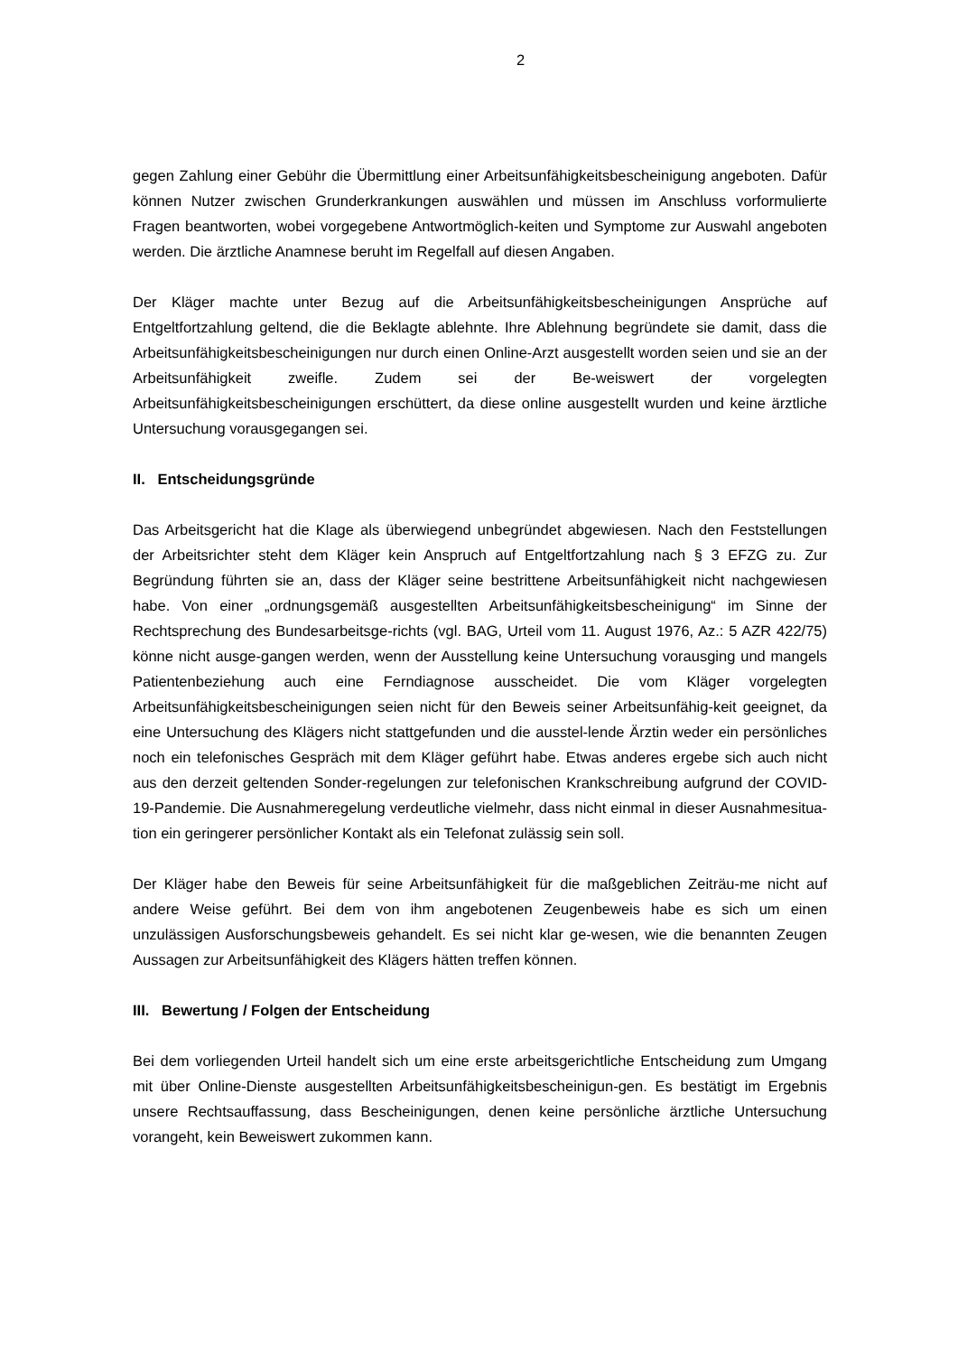2
gegen Zahlung einer Gebühr die Übermittlung einer Arbeitsunfähigkeitsbescheinigung angeboten. Dafür können Nutzer zwischen Grunderkrankungen auswählen und müssen im Anschluss vorformulierte Fragen beantworten, wobei vorgegebene Antwortmöglich-keiten und Symptome zur Auswahl angeboten werden. Die ärztliche Anamnese beruht im Regelfall auf diesen Angaben.
Der Kläger machte unter Bezug auf die Arbeitsunfähigkeitsbescheinigungen Ansprüche auf Entgeltfortzahlung geltend, die die Beklagte ablehnte. Ihre Ablehnung begründete sie damit, dass die Arbeitsunfähigkeitsbescheinigungen nur durch einen Online-Arzt ausgestellt worden seien und sie an der Arbeitsunfähigkeit zweifle. Zudem sei der Be-weiswert der vorgelegten Arbeitsunfähigkeitsbescheinigungen erschüttert, da diese online ausgestellt wurden und keine ärztliche Untersuchung vorausgegangen sei.
II. Entscheidungsgründe
Das Arbeitsgericht hat die Klage als überwiegend unbegründet abgewiesen. Nach den Feststellungen der Arbeitsrichter steht dem Kläger kein Anspruch auf Entgeltfortzahlung nach § 3 EFZG zu. Zur Begründung führten sie an, dass der Kläger seine bestrittene Arbeitsunfähigkeit nicht nachgewiesen habe. Von einer „ordnungsgemäß ausgestellten Arbeitsunfähigkeitsbescheinigung“ im Sinne der Rechtsprechung des Bundesarbeitsge-richts (vgl. BAG, Urteil vom 11. August 1976, Az.: 5 AZR 422/75) könne nicht ausge-gangen werden, wenn der Ausstellung keine Untersuchung vorausging und mangels Patientenbeziehung auch eine Ferndiagnose ausscheidet. Die vom Kläger vorgelegten Arbeitsunfähigkeitsbescheinigungen seien nicht für den Beweis seiner Arbeitsunfähig-keit geeignet, da eine Untersuchung des Klägers nicht stattgefunden und die ausstel-lende Ärztin weder ein persönliches noch ein telefonisches Gespräch mit dem Kläger geführt habe. Etwas anderes ergebe sich auch nicht aus den derzeit geltenden Sonder-regelungen zur telefonischen Krankschreibung aufgrund der COVID-19-Pandemie. Die Ausnahmeregelung verdeutliche vielmehr, dass nicht einmal in dieser Ausnahmesitua-tion ein geringerer persönlicher Kontakt als ein Telefonat zulässig sein soll.
Der Kläger habe den Beweis für seine Arbeitsunfähigkeit für die maßgeblichen Zeiträu-me nicht auf andere Weise geführt. Bei dem von ihm angebotenen Zeugenbeweis habe es sich um einen unzulässigen Ausforschungsbeweis gehandelt. Es sei nicht klar ge-wesen, wie die benannten Zeugen Aussagen zur Arbeitsunfähigkeit des Klägers hätten treffen können.
III. Bewertung / Folgen der Entscheidung
Bei dem vorliegenden Urteil handelt sich um eine erste arbeitsgerichtliche Entscheidung zum Umgang mit über Online-Dienste ausgestellten Arbeitsunfähigkeitsbescheinigun-gen. Es bestätigt im Ergebnis unsere Rechtsauffassung, dass Bescheinigungen, denen keine persönliche ärztliche Untersuchung vorangeht, kein Beweiswert zukommen kann.